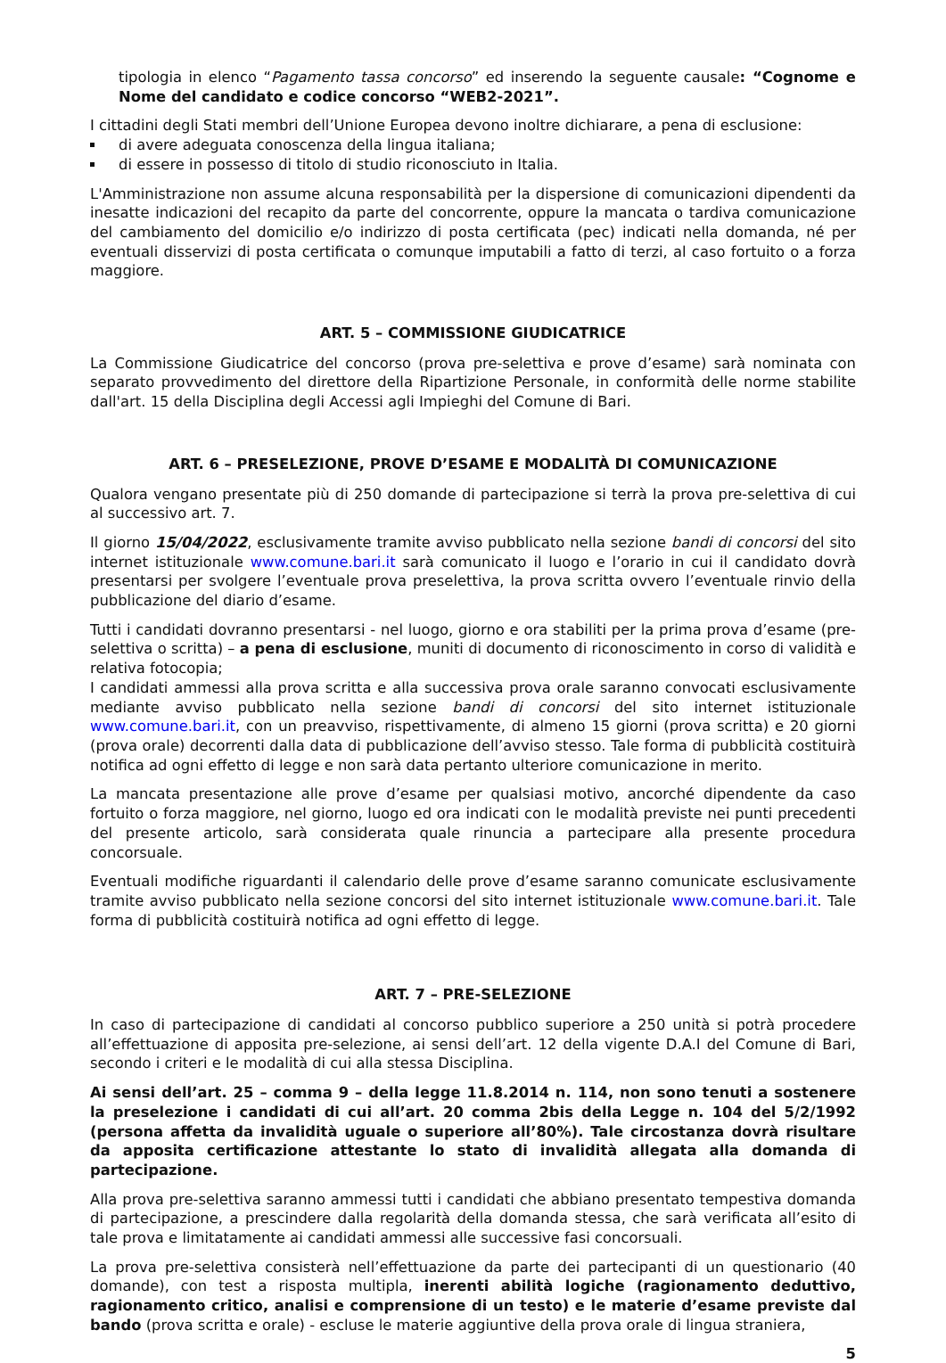tipologia in elenco “Pagamento tassa concorso” ed inserendo la seguente causale: “Cognome e Nome del candidato e codice concorso “WEB2-2021”.
I cittadini degli Stati membri dell’Unione Europea devono inoltre dichiarare, a pena di esclusione:
di avere adeguata conoscenza della lingua italiana;
di essere in possesso di titolo di studio riconosciuto in Italia.
L'Amministrazione non assume alcuna responsabilità per la dispersione di comunicazioni dipendenti da inesatte indicazioni del recapito da parte del concorrente, oppure la mancata o tardiva comunicazione del cambiamento del domicilio e/o indirizzo di posta certificata (pec) indicati nella domanda, né per eventuali disservizi di posta certificata o comunque imputabili a fatto di terzi, al caso fortuito o a forza maggiore.
ART. 5 – COMMISSIONE GIUDICATRICE
La Commissione Giudicatrice del concorso (prova pre-selettiva e prove d’esame) sarà nominata con separato provvedimento del direttore della Ripartizione Personale, in conformità delle norme stabilite dall'art. 15 della Disciplina degli Accessi agli Impieghi del Comune di Bari.
ART. 6 – PRESELEZIONE, PROVE D’ESAME E MODALITÀ DI COMUNICAZIONE
Qualora vengano presentate più di 250 domande di partecipazione si terrà la prova pre-selettiva di cui al successivo art. 7.
Il giorno 15/04/2022, esclusivamente tramite avviso pubblicato nella sezione bandi di concorsi del sito internet istituzionale www.comune.bari.it sarà comunicato il luogo e l’orario in cui il candidato dovrà presentarsi per svolgere l’eventuale prova preselettiva, la prova scritta ovvero l’eventuale rinvio della pubblicazione del diario d’esame.
Tutti i candidati dovranno presentarsi - nel luogo, giorno e ora stabiliti per la prima prova d’esame (pre-selettiva o scritta) – a pena di esclusione, muniti di documento di riconoscimento in corso di validità e relativa fotocopia;
I candidati ammessi alla prova scritta e alla successiva prova orale saranno convocati esclusivamente mediante avviso pubblicato nella sezione bandi di concorsi del sito internet istituzionale www.comune.bari.it, con un preavviso, rispettivamente, di almeno 15 giorni (prova scritta) e 20 giorni (prova orale) decorrenti dalla data di pubblicazione dell’avviso stesso. Tale forma di pubblicità costituirà notifica ad ogni effetto di legge e non sarà data pertanto ulteriore comunicazione in merito.
La mancata presentazione alle prove d’esame per qualsiasi motivo, ancorché dipendente da caso fortuito o forza maggiore, nel giorno, luogo ed ora indicati con le modalità previste nei punti precedenti del presente articolo, sarà considerata quale rinuncia a partecipare alla presente procedura concorsuale.
Eventuali modifiche riguardanti il calendario delle prove d’esame saranno comunicate esclusivamente tramite avviso pubblicato nella sezione concorsi del sito internet istituzionale www.comune.bari.it. Tale forma di pubblicità costituirà notifica ad ogni effetto di legge.
ART. 7 – PRE-SELEZIONE
In caso di partecipazione di candidati al concorso pubblico superiore a 250 unità si potrà procedere all’effettuazione di apposita pre-selezione, ai sensi dell’art. 12 della vigente D.A.I del Comune di Bari, secondo i criteri e le modalità di cui alla stessa Disciplina.
Ai sensi dell’art. 25 – comma 9 – della legge 11.8.2014 n. 114, non sono tenuti a sostenere la preselezione i candidati di cui all’art. 20 comma 2bis della Legge n. 104 del 5/2/1992 (persona affetta da invalidità uguale o superiore all’80%). Tale circostanza dovrà risultare da apposita certificazione attestante lo stato di invalidità allegata alla domanda di partecipazione.
Alla prova pre-selettiva saranno ammessi tutti i candidati che abbiano presentato tempestiva domanda di partecipazione, a prescindere dalla regolarità della domanda stessa, che sarà verificata all’esito di tale prova e limitatamente ai candidati ammessi alle successive fasi concorsuali.
La prova pre-selettiva consisterà nell’effettuazione da parte dei partecipanti di un questionario (40 domande), con test a risposta multipla, inerenti abilità logiche (ragionamento deduttivo, ragionamento critico, analisi e comprensione di un testo) e le materie d’esame previste dal bando (prova scritta e orale) - escluse le materie aggiuntive della prova orale di lingua straniera,
5